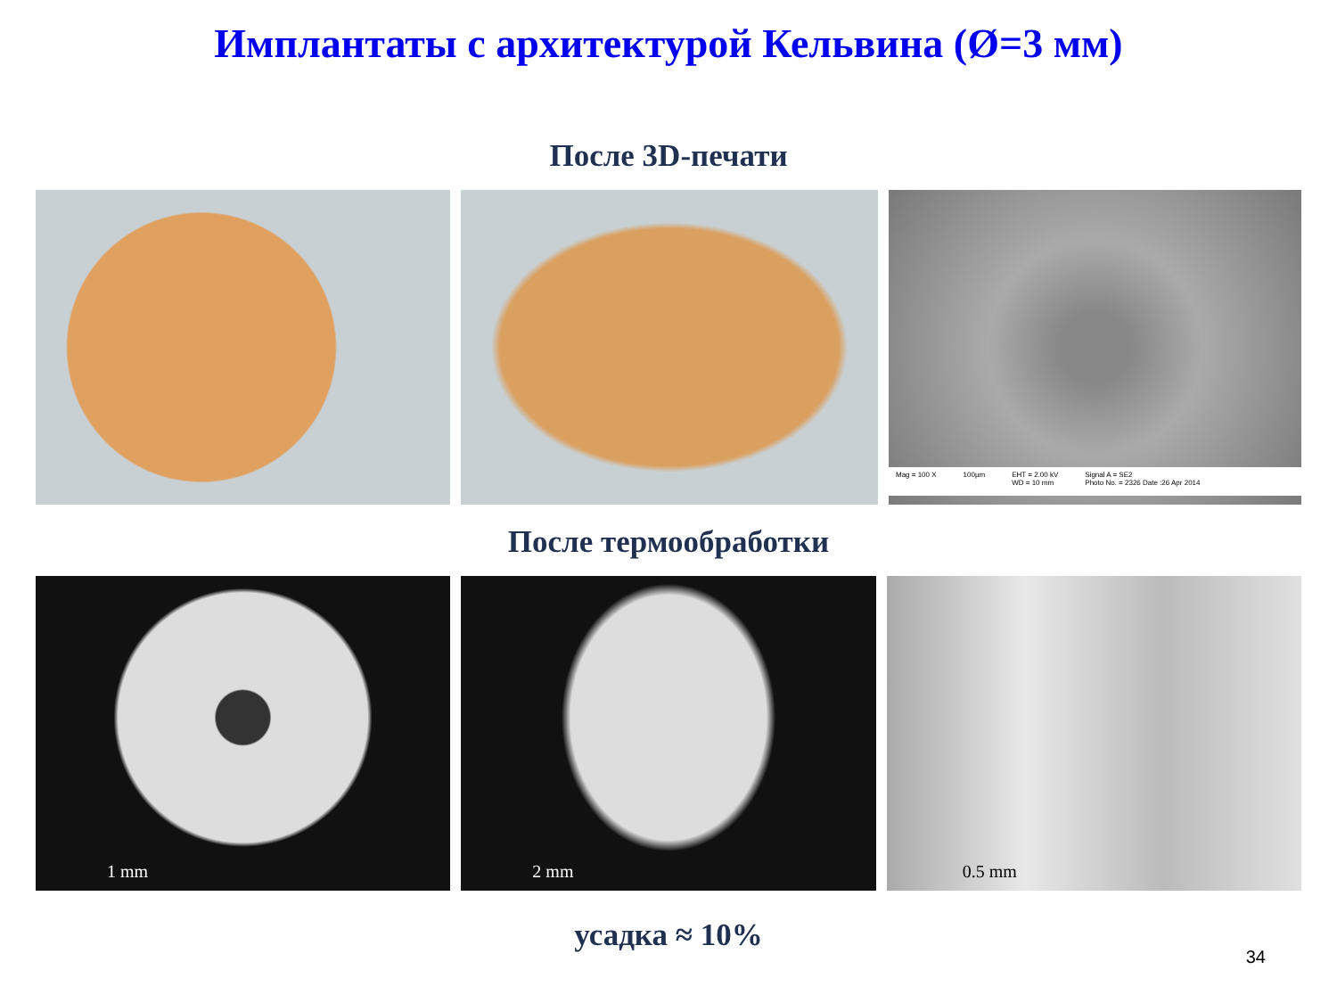Имплантаты с архитектурой Кельвина (Ø=3 мм)
После 3D-печати
Mag = 100 X 100µm EHT = 2.00 kV
WD = 10 mm Signal A = SE2
Photo No. = 2326 Date :26 Apr 2014
После термообработки
1 mm
2 mm
0.5 mm
усадка ≈ 10%
34